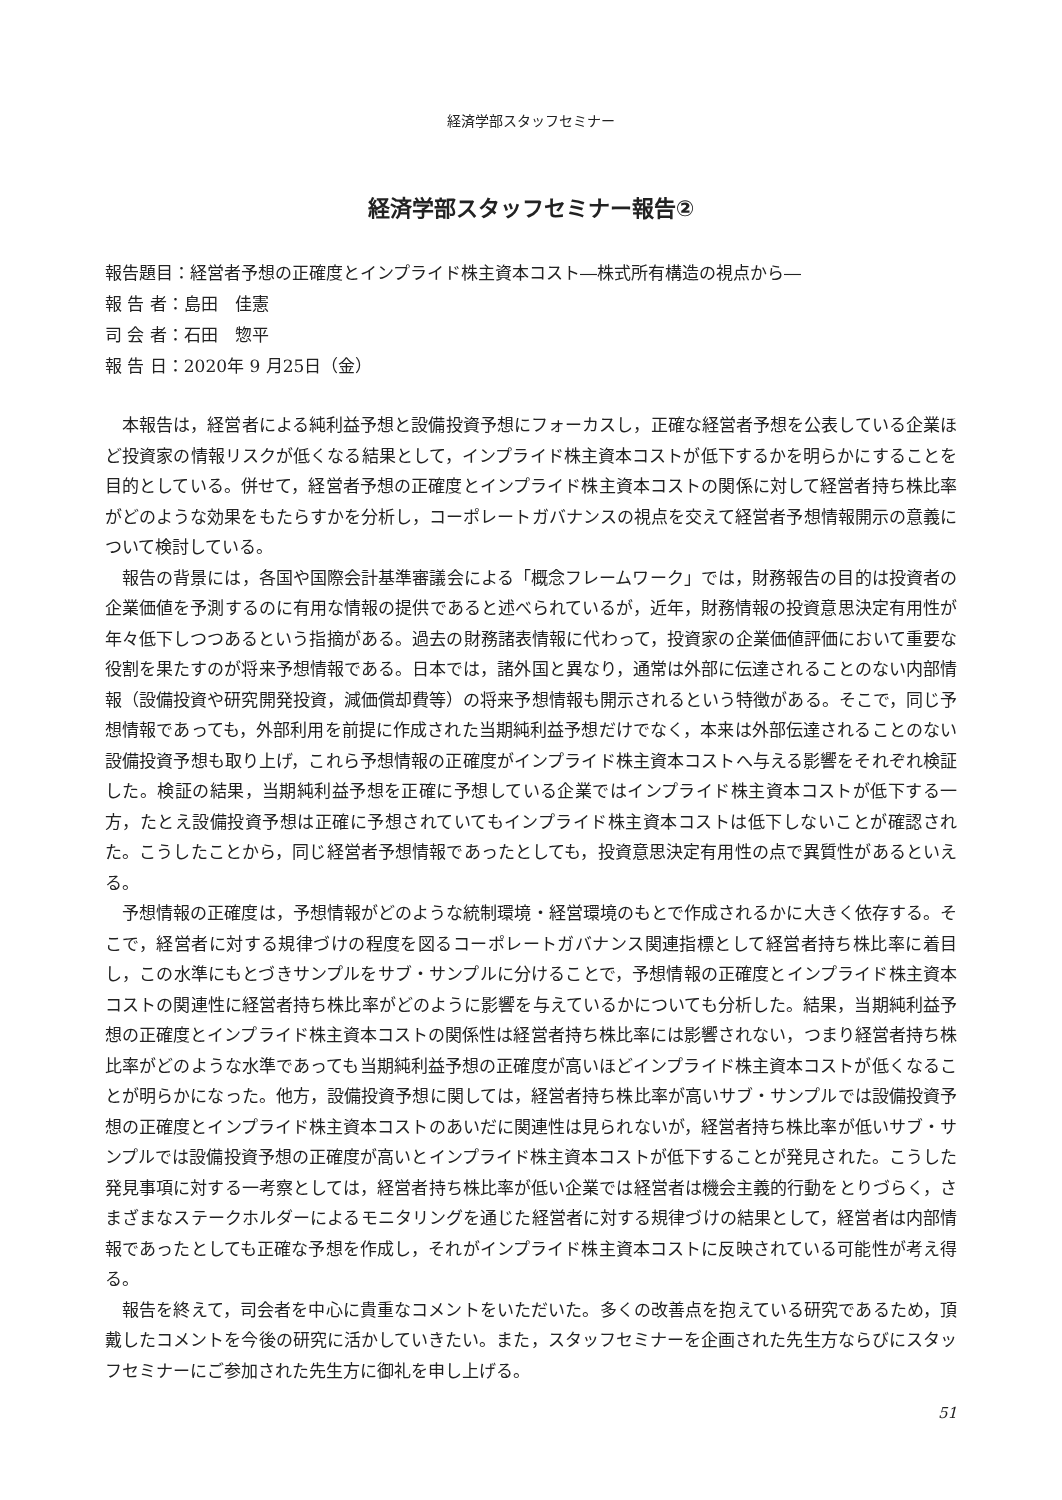経済学部スタッフセミナー
経済学部スタッフセミナー報告②
報告題目：経営者予想の正確度とインプライド株主資本コスト―株式所有構造の視点から―
報 告 者：島田　佳憲
司 会 者：石田　惣平
報 告 日：2020年 9 月25日（金）
本報告は，経営者による純利益予想と設備投資予想にフォーカスし，正確な経営者予想を公表している企業ほど投資家の情報リスクが低くなる結果として，インプライド株主資本コストが低下するかを明らかにすることを目的としている。併せて，経営者予想の正確度とインプライド株主資本コストの関係に対して経営者持ち株比率がどのような効果をもたらすかを分析し，コーポレートガバナンスの視点を交えて経営者予想情報開示の意義について検討している。
報告の背景には，各国や国際会計基準審議会による「概念フレームワーク」では，財務報告の目的は投資者の企業価値を予測するのに有用な情報の提供であると述べられているが，近年，財務情報の投資意思決定有用性が年々低下しつつあるという指摘がある。過去の財務諸表情報に代わって，投資家の企業価値評価において重要な役割を果たすのが将来予想情報である。日本では，諸外国と異なり，通常は外部に伝達されることのない内部情報（設備投資や研究開発投資，減価償却費等）の将来予想情報も開示されるという特徴がある。そこで，同じ予想情報であっても，外部利用を前提に作成された当期純利益予想だけでなく，本来は外部伝達されることのない設備投資予想も取り上げ，これら予想情報の正確度がインプライド株主資本コストへ与える影響をそれぞれ検証した。検証の結果，当期純利益予想を正確に予想している企業ではインプライド株主資本コストが低下する一方，たとえ設備投資予想は正確に予想されていてもインプライド株主資本コストは低下しないことが確認された。こうしたことから，同じ経営者予想情報であったとしても，投資意思決定有用性の点で異質性があるといえる。
予想情報の正確度は，予想情報がどのような統制環境・経営環境のもとで作成されるかに大きく依存する。そこで，経営者に対する規律づけの程度を図るコーポレートガバナンス関連指標として経営者持ち株比率に着目し，この水準にもとづきサンプルをサブ・サンプルに分けることで，予想情報の正確度とインプライド株主資本コストの関連性に経営者持ち株比率がどのように影響を与えているかについても分析した。結果，当期純利益予想の正確度とインプライド株主資本コストの関係性は経営者持ち株比率には影響されない，つまり経営者持ち株比率がどのような水準であっても当期純利益予想の正確度が高いほどインプライド株主資本コストが低くなることが明らかになった。他方，設備投資予想に関しては，経営者持ち株比率が高いサブ・サンプルでは設備投資予想の正確度とインプライド株主資本コストのあいだに関連性は見られないが，経営者持ち株比率が低いサブ・サンプルでは設備投資予想の正確度が高いとインプライド株主資本コストが低下することが発見された。こうした発見事項に対する一考察としては，経営者持ち株比率が低い企業では経営者は機会主義的行動をとりづらく，さまざまなステークホルダーによるモニタリングを通じた経営者に対する規律づけの結果として，経営者は内部情報であったとしても正確な予想を作成し，それがインプライド株主資本コストに反映されている可能性が考え得る。
報告を終えて，司会者を中心に貴重なコメントをいただいた。多くの改善点を抱えている研究であるため，頂戴したコメントを今後の研究に活かしていきたい。また，スタッフセミナーを企画された先生方ならびにスタッフセミナーにご参加された先生方に御礼を申し上げる。
51